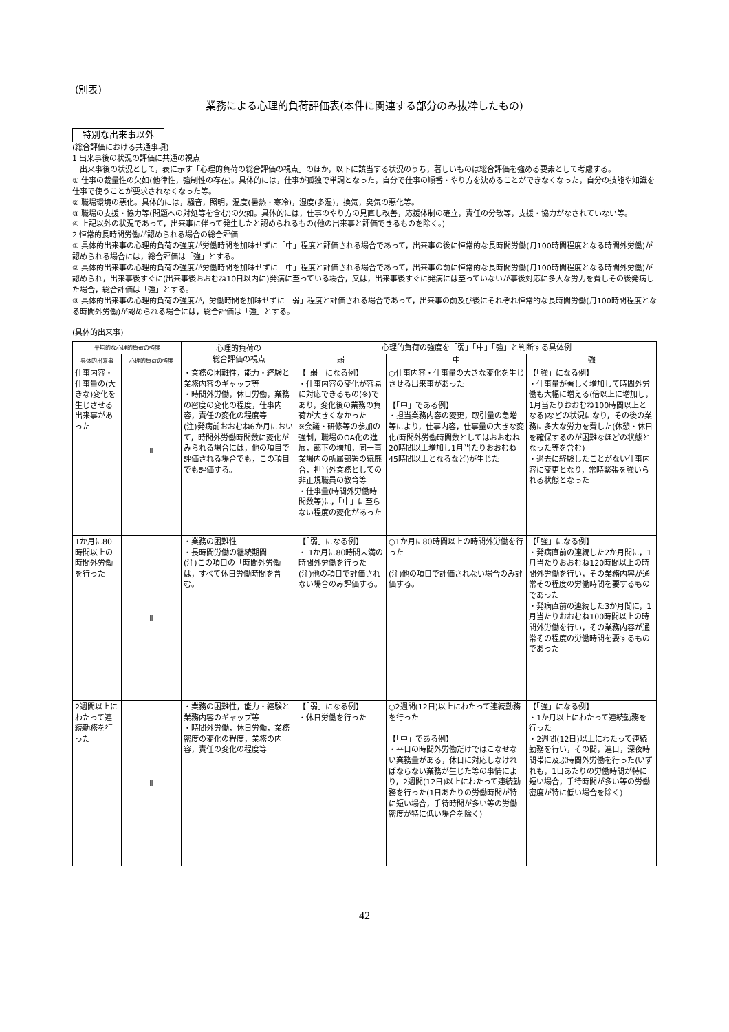(別表)
業務による心理的負荷評価表(本件に関連する部分のみ抜粋したもの)
特別な出来事以外
(総合評価における共通事項)
1 出来事後の状況の評価に共通の視点
　出来事後の状況として，表に示す「心理的負荷の総合評価の視点」のほか，以下に該当する状況のうち，著しいものは総合評価を強める要素として考慮する。
① 仕事の裁量性の欠如(他律性，強制性の存在)。具体的には，仕事が孤独で単調となった，自分で仕事の順番・やり方を決めることができなくなった，自分の技能や知識を仕事で使うことが要求されなくなった等。
② 職場環境の悪化。具体的には，騒音，照明，温度(暑熱・寒冷)，湿度(多湿)，換気，臭気の悪化等。
③ 職場の支援・協力等(問題への対処等を含む)の欠如。具体的には，仕事のやり方の見直し改善，応援体制の確立，責任の分散等，支援・協力がなされていない等。
④ 上記以外の状況であって，出来事に伴って発生したと認められるもの(他の出来事と評価できるものを除く。)
2 恒常的長時間労働が認められる場合の総合評価
① 具体的出来事の心理的負荷の強度が労働時間を加味せずに「中」程度と評価される場合であって，出来事の後に恒常的な長時間労働(月100時間程度となる時間外労働)が認められる場合には，総合評価は「強」とする。
② 具体的出来事の心理的負荷の強度が労働時間を加味せずに「中」程度と評価される場合であって，出来事の前に恒常的な長時間労働(月100時間程度となる時間外労働)が認められ，出来事後すぐに(出来事後おおむね10日以内に)発病に至っている場合，又は，出来事後すぐに発病には至っていないが事後対応に多大な労力を費しその後発病した場合，総合評価は「強」とする。
③ 具体的出来事の心理的負荷の強度が，労働時間を加味せずに「弱」程度と評価される場合であって，出来事の前及び後にそれぞれ恒常的な長時間労働(月100時間程度となる時間外労働)が認められる場合には，総合評価は「強」とする。
(具体的出来事)
| 平均的な心理的負荷の強度 | | 心理的負荷の 総合評価の視点 | 心理的負荷の強度を「弱」「中」「強」と判断する具体例 | | |
| --- | --- | --- | --- | --- | --- |
| 具体的出来事 | 心理的負荷の強度 | | 弱 | 中 | 強 |
| 仕事内容・仕事量の(大きな)変化を生じさせる出来事があった | Ⅱ | ・業務の困難性，能力・経験と業務内容のギャップ等 ・時間外労働，休日労働，業務の密度の変化の程度，仕事内容，責任の変化の程度等 (注)発病前おおむね6か月において，時間外労働時間数に変化がみられる場合には，他の項目で評価される場合でも，この項目でも評価する。 | 【「弱」になる例】 ・仕事内容の変化が容易に対応できるもの(※)であり，変化後の業務の負荷が大きくなかった ※会議・研修等の参加の強制，職場のOA化の進展，部下の増加，同一事業場内の所属部署の統廃合，担当外業務としての非正規職員の教育等 ・仕事量(時間外労働時間数等)に，「中」に至らない程度の変化があった | ○仕事内容・仕事量の大きな変化を生じさせる出来事があった 【「中」である例】 ・担当業務内容の変更，取引量の急増等により，仕事内容，仕事量の大きな変化(時間外労働時間数としてはおおむね20時間以上増加し1月当たりおおむね45時間以上となるなど)が生じた | 【「強」になる例】 ・仕事量が著しく増加して時間外労働も大幅に増える(倍以上に増加し，1月当たりおおむね100時間以上となる)などの状況になり，その後の業務に多大な労力を費した(休憩・休日を確保するのが困難なほどの状態となった等を含む) ・過去に経験したことがない仕事内容に変更となり，常時緊張を強いられる状態となった |
| 1か月に80時間以上の時間外労働を行った | Ⅱ | ・業務の困難性 ・長時間労働の継続期間 (注)この項目の「時間外労働」は，すべて休日労働時間を含む。 | 【「弱」になる例】 ・ 1か月に80時間未満の時間外労働を行った (注)他の項目で評価されない場合のみ評価する。 | ○1か月に80時間以上の時間外労働を行った (注)他の項目で評価されない場合のみ評価する。 | 【「強」になる例】 ・発病直前の連続した2か月間に，1月当たりおおむね120時間以上の時間外労働を行い，その業務内容が通常その程度の労働時間を要するものであった ・発病直前の連続した3か月間に，1月当たりおおむね100時間以上の時間外労働を行い，その業務内容が通常その程度の労働時間を要するものであった |
| 2週間以上にわたって連続勤務を行った | Ⅱ | ・業務の困難性，能力・経験と業務内容のギャップ等 ・時間外労働，休日労働，業務密度の変化の程度，業務の内容，責任の変化の程度等 | 【「弱」になる例】 ・休日労働を行った | ○2週間(12日)以上にわたって連続勤務を行った 【「中」である例】 ・平日の時間外労働だけではこなせない業務量がある，休日に対応しなければならない業務が生じた等の事情により，2週間(12日)以上にわたって連続勤務を行った(1日あたりの労働時間が特に短い場合，手待時間が多い等の労働密度が特に低い場合を除く) | 【「強」になる例】 ・1か月以上にわたって連続勤務を行った ・2週間(12日)以上にわたって連続勤務を行い，その間，連日，深夜時間帯に及ぶ時間外労働を行った(いずれも，1日あたりの労働時間が特に短い場合，手待時間が多い等の労働密度が特に低い場合を除く) |
42